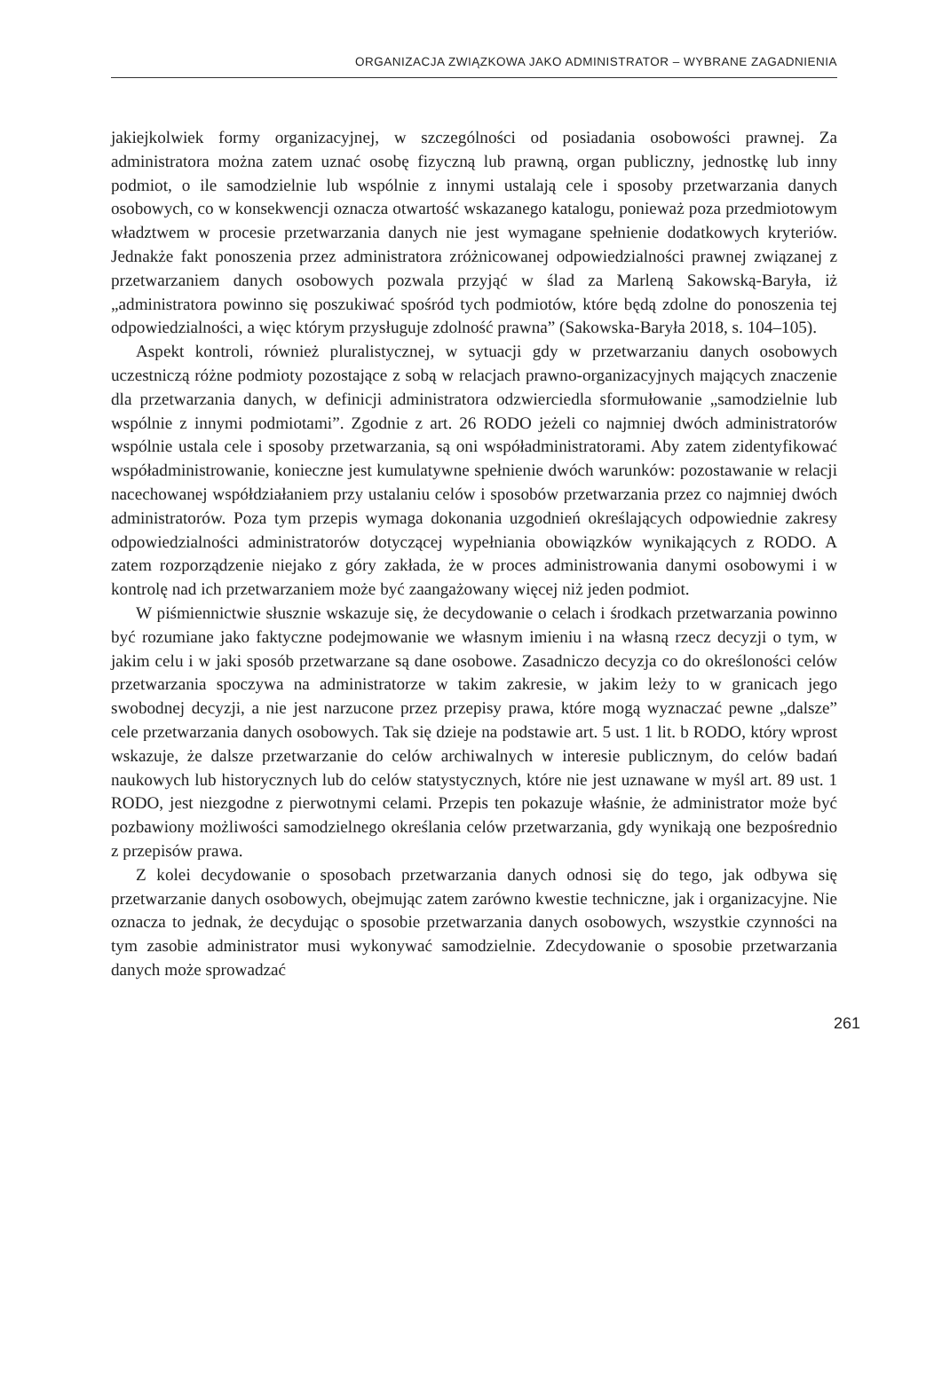ORGANIZACJA ZWIĄZKOWA JAKO ADMINISTRATOR – WYBRANE ZAGADNIENIA
jakiejkolwiek formy organizacyjnej, w szczególności od posiadania osobowości prawnej. Za administratora można zatem uznać osobę fizyczną lub prawną, organ publiczny, jednostkę lub inny podmiot, o ile samodzielnie lub wspólnie z innymi ustalają cele i sposoby przetwarzania danych osobowych, co w konsekwencji oznacza otwartość wskazanego katalogu, ponieważ poza przedmiotowym władztwem w procesie przetwarzania danych nie jest wymagane spełnienie dodatkowych kryteriów. Jednakże fakt ponoszenia przez administratora zróżnicowanej odpowiedzialności prawnej związanej z przetwarzaniem danych osobowych pozwala przyjąć w ślad za Marleną Sakowską-Baryła, iż „administratora powinno się poszukiwać spośród tych podmiotów, które będą zdolne do ponoszenia tej odpowiedzialności, a więc którym przysługuje zdolność prawna” (Sakowska-Baryła 2018, s. 104–105).
Aspekt kontroli, również pluralistycznej, w sytuacji gdy w przetwarzaniu danych osobowych uczestniczą różne podmioty pozostające z sobą w relacjach prawno-organizacyjnych mających znaczenie dla przetwarzania danych, w definicji administratora odzwierciedla sformułowanie „samodzielnie lub wspólnie z innymi podmiotami”. Zgodnie z art. 26 RODO jeżeli co najmniej dwóch administratorów wspólnie ustala cele i sposoby przetwarzania, są oni współadministratorami. Aby zatem zidentyfikować współadministrowanie, konieczne jest kumulatywne spełnienie dwóch warunków: pozostawanie w relacji nacechowanej współdziałaniem przy ustalaniu celów i sposobów przetwarzania przez co najmniej dwóch administratorów. Poza tym przepis wymaga dokonania uzgodnień określających odpowiednie zakresy odpowiedzialności administratorów dotyczącej wypełniania obowiązków wynikających z RODO. A zatem rozporządzenie niejako z góry zakłada, że w proces administrowania danymi osobowymi i w kontrolę nad ich przetwarzaniem może być zaangażowany więcej niż jeden podmiot.
W piśmiennictwie słusznie wskazuje się, że decydowanie o celach i środkach przetwarzania powinno być rozumiane jako faktyczne podejmowanie we własnym imieniu i na własną rzecz decyzji o tym, w jakim celu i w jaki sposób przetwarzane są dane osobowe. Zasadniczo decyzja co do określoności celów przetwarzania spoczywa na administratorze w takim zakresie, w jakim leży to w granicach jego swobodnej decyzji, a nie jest narzucone przez przepisy prawa, które mogą wyznaczać pewne „dalsze” cele przetwarzania danych osobowych. Tak się dzieje na podstawie art. 5 ust. 1 lit. b RODO, który wprost wskazuje, że dalsze przetwarzanie do celów archiwalnych w interesie publicznym, do celów badań naukowych lub historycznych lub do celów statystycznych, które nie jest uznawane w myśl art. 89 ust. 1 RODO, jest niezgodne z pierwotnymi celami. Przepis ten pokazuje właśnie, że administrator może być pozbawiony możliwości samodzielnego określania celów przetwarzania, gdy wynikają one bezpośrednio z przepisów prawa.
Z kolei decydowanie o sposobach przetwarzania danych odnosi się do tego, jak odbywa się przetwarzanie danych osobowych, obejmując zatem zarówno kwestie techniczne, jak i organizacyjne. Nie oznacza to jednak, że decydując o sposobie przetwarzania danych osobowych, wszystkie czynności na tym zasobie administrator musi wykonywać samodzielnie. Zdecydowanie o sposobie przetwarzania danych może sprowadzać
261